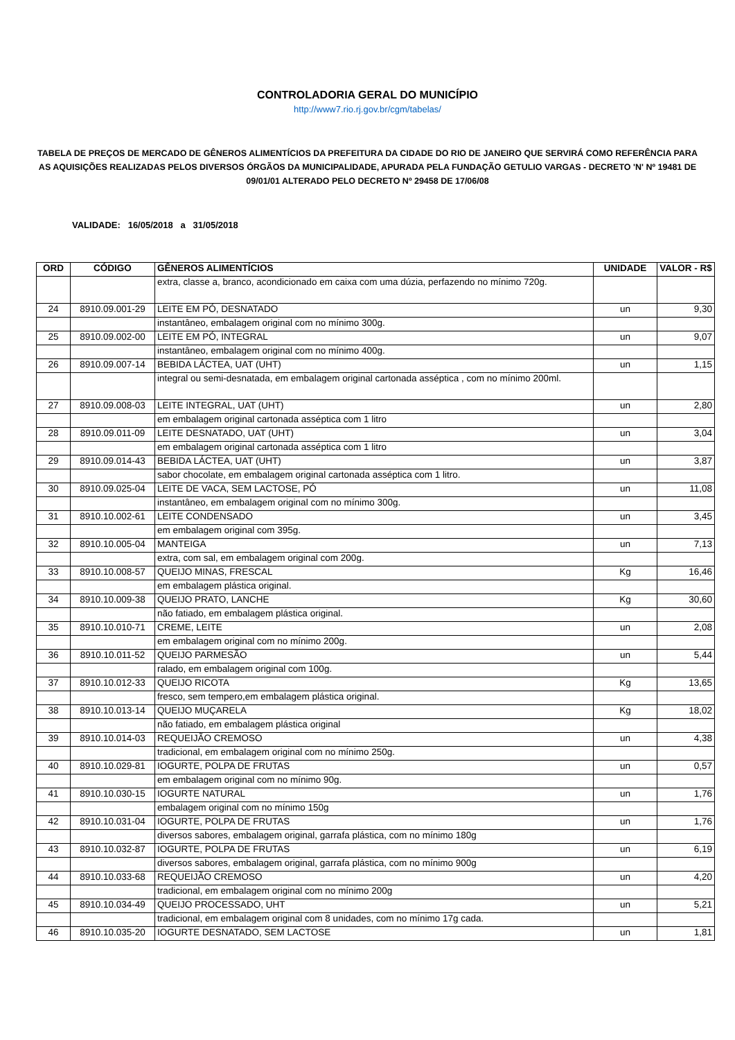CONTROLADORIA GERAL DO MUNICÍPIO
http://www7.rio.rj.gov.br/cgm/tabelas/
TABELA DE PREÇOS DE MERCADO DE GÊNEROS ALIMENTÍCIOS DA PREFEITURA DA CIDADE DO RIO DE JANEIRO QUE SERVIRÁ COMO REFERÊNCIA PARA AS AQUISIÇÕES REALIZADAS PELOS DIVERSOS ÓRGÃOS DA MUNICIPALIDADE, APURADA PELA FUNDAÇÃO GETULIO VARGAS - DECRETO 'N' Nº 19481 DE 09/01/01 ALTERADO PELO DECRETO Nº 29458 DE 17/06/08
VALIDADE: 16/05/2018 a 31/05/2018
| ORD | CÓDIGO | GÊNEROS ALIMENTÍCIOS | UNIDADE | VALOR - R$ |
| --- | --- | --- | --- | --- |
| | | extra, classe a, branco, acondicionado em caixa com uma dúzia, perfazendo no mínimo 720g. | | |
| 24 | 8910.09.001-29 | LEITE EM PÓ, DESNATADO | un | 9,30 |
| | | instantâneo, embalagem original com no mínimo 300g. | | |
| 25 | 8910.09.002-00 | LEITE EM PÓ, INTEGRAL | un | 9,07 |
| | | instantâneo, embalagem original com no mínimo 400g. | | |
| 26 | 8910.09.007-14 | BEBIDA LÁCTEA, UAT (UHT) | un | 1,15 |
| | | integral ou semi-desnatada, em embalagem original cartonada asséptica , com no mínimo 200ml. | | |
| 27 | 8910.09.008-03 | LEITE INTEGRAL, UAT (UHT) | un | 2,80 |
| | | em embalagem original cartonada asséptica com 1 litro | | |
| 28 | 8910.09.011-09 | LEITE DESNATADO, UAT (UHT) | un | 3,04 |
| | | em embalagem original cartonada asséptica com 1 litro | | |
| 29 | 8910.09.014-43 | BEBIDA LÁCTEA, UAT (UHT) | un | 3,87 |
| | | sabor chocolate, em embalagem original cartonada asséptica com 1 litro. | | |
| 30 | 8910.09.025-04 | LEITE DE VACA, SEM LACTOSE, PÓ | un | 11,08 |
| | | instantâneo, em embalagem original com no mínimo 300g. | | |
| 31 | 8910.10.002-61 | LEITE CONDENSADO | un | 3,45 |
| | | em embalagem original com 395g. | | |
| 32 | 8910.10.005-04 | MANTEIGA | un | 7,13 |
| | | extra, com sal, em embalagem original com 200g. | | |
| 33 | 8910.10.008-57 | QUEIJO MINAS, FRESCAL | Kg | 16,46 |
| | | em embalagem plástica original. | | |
| 34 | 8910.10.009-38 | QUEIJO PRATO, LANCHE | Kg | 30,60 |
| | | não fatiado, em embalagem plástica original. | | |
| 35 | 8910.10.010-71 | CREME, LEITE | un | 2,08 |
| | | em embalagem original com no mínimo 200g. | | |
| 36 | 8910.10.011-52 | QUEIJO PARMESÃO | un | 5,44 |
| | | ralado, em embalagem original com 100g. | | |
| 37 | 8910.10.012-33 | QUEIJO RICOTA | Kg | 13,65 |
| | | fresco, sem tempero,em embalagem plástica original. | | |
| 38 | 8910.10.013-14 | QUEIJO MUÇARELA | Kg | 18,02 |
| | | não fatiado, em embalagem plástica original | | |
| 39 | 8910.10.014-03 | REQUEIJÃO CREMOSO | un | 4,38 |
| | | tradicional, em embalagem original com no mínimo 250g. | | |
| 40 | 8910.10.029-81 | IOGURTE, POLPA DE FRUTAS | un | 0,57 |
| | | em embalagem original com no mínimo 90g. | | |
| 41 | 8910.10.030-15 | IOGURTE NATURAL | un | 1,76 |
| | | embalagem original com no mínimo 150g | | |
| 42 | 8910.10.031-04 | IOGURTE, POLPA DE FRUTAS | un | 1,76 |
| | | diversos sabores, embalagem original, garrafa plástica, com no mínimo 180g | | |
| 43 | 8910.10.032-87 | IOGURTE, POLPA DE FRUTAS | un | 6,19 |
| | | diversos sabores, embalagem original, garrafa plástica, com no mínimo 900g | | |
| 44 | 8910.10.033-68 | REQUEIJÃO CREMOSO | un | 4,20 |
| | | tradicional, em embalagem original com no mínimo 200g | | |
| 45 | 8910.10.034-49 | QUEIJO PROCESSADO, UHT | un | 5,21 |
| | | tradicional, em embalagem original com 8 unidades, com no mínimo 17g cada. | | |
| 46 | 8910.10.035-20 | IOGURTE DESNATADO, SEM LACTOSE | un | 1,81 |